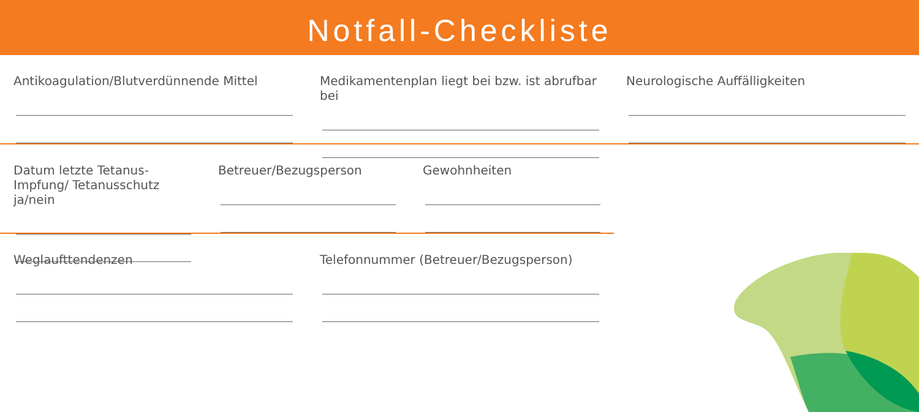Notfall-Checkliste
Antikoagulation/Blutverdünnende Mittel Medikamentenplan liegt bei bzw. ist abrufbar bei
Neurologische Auffälligkeiten
Datum letzte Tetanus-Impfung/ Tetanusschutz ja/nein
Betreuer/Bezugsperson Gewohnheiten
Weglaufttendenzen Telefonnummer (Betreuer/Bezugsperson)